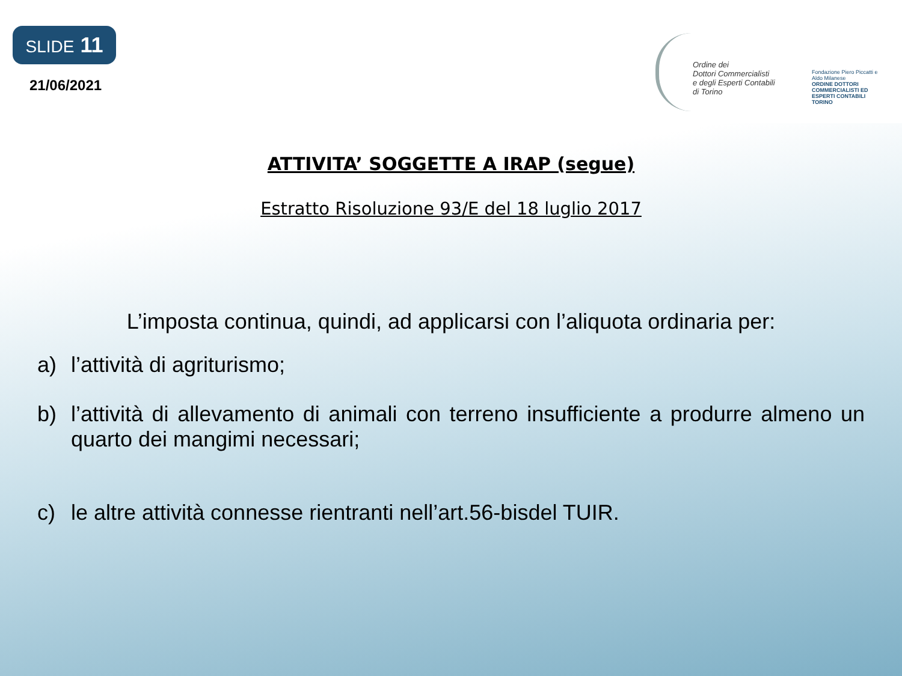SLIDE 11
21/06/2021
Ordine dei
Dottori Commercialisti
e degli Esperti Contabili
di Torino
Fondazione Piero Piccatti e Aldo Milanese
ORDINE DOTTORI COMMERCIALISTI ED ESPERTI CONTABILI TORINO
ATTIVITA’ SOGGETTE A IRAP (segue)
Estratto Risoluzione 93/E del 18 luglio 2017
L’imposta continua, quindi, ad applicarsi con l’aliquota ordinaria per:
a) l’attività di agriturismo;
b) l’attività di allevamento di animali con terreno insufficiente a produrre almeno un quarto dei mangimi necessari;
c) le altre attività connesse rientranti nell’art.56-bisdel TUIR.